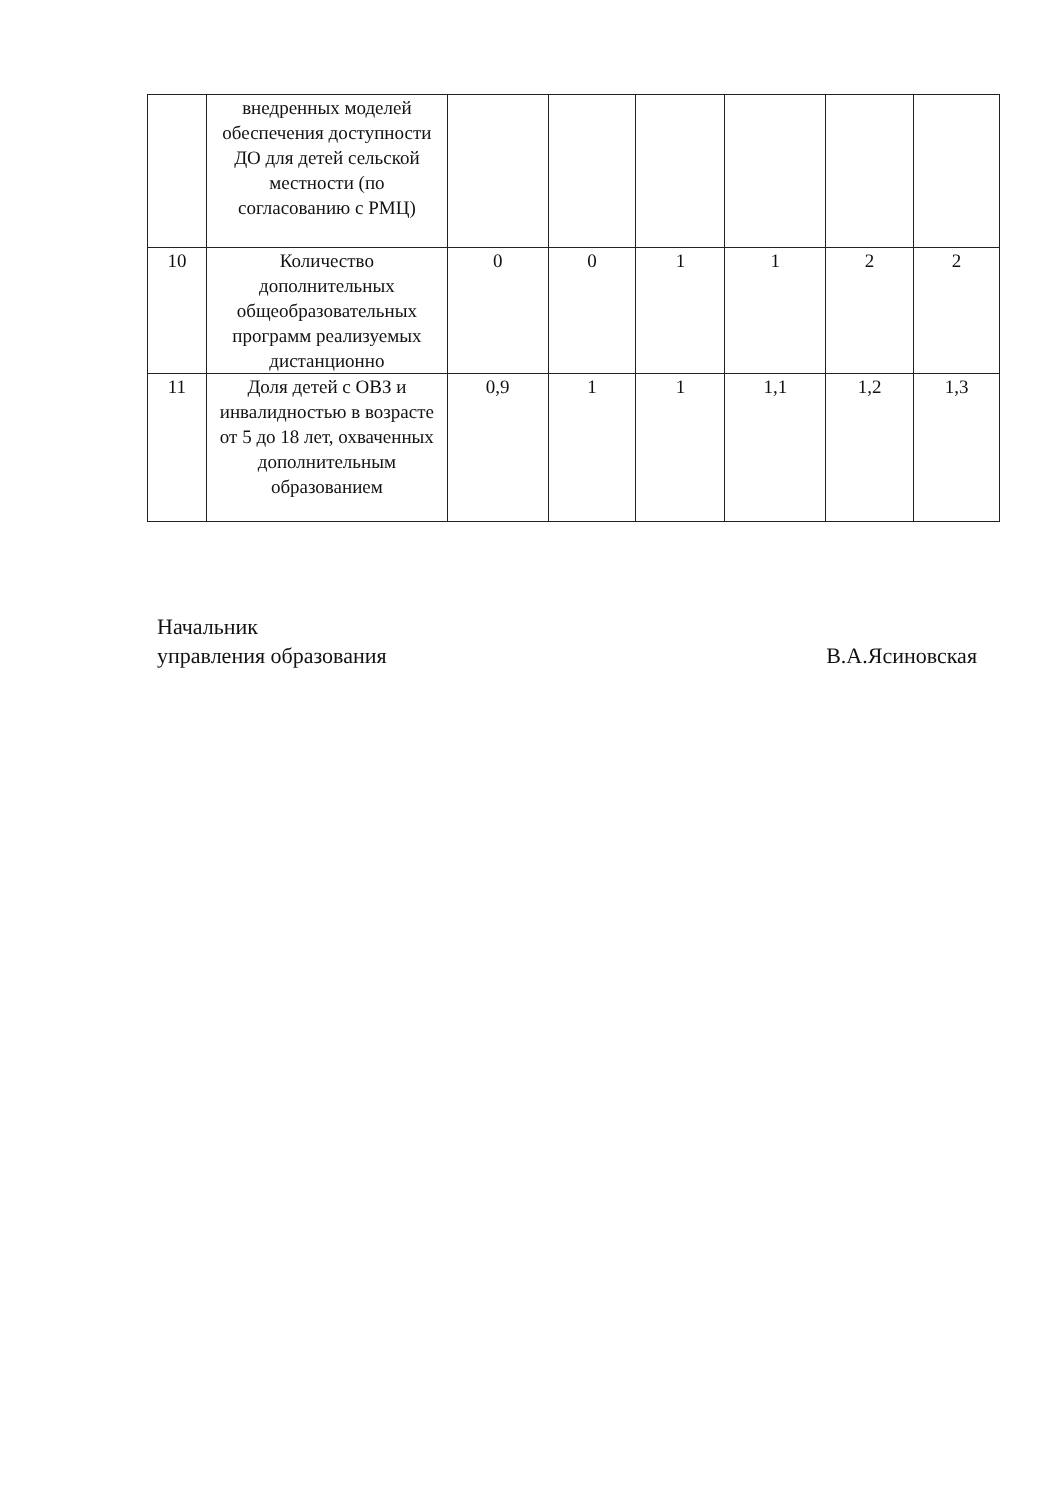| | внедренных моделей обеспечения доступности ДО для детей сельской местности (по согласованию с РМЦ) | | | | | | |
| 10 | Количество дополнительных общеобразовательных программ реализуемых дистанционно | 0 | 0 | 1 | 1 | 2 | 2 |
| 11 | Доля детей с ОВЗ и инвалидностью в возрасте от 5 до 18 лет, охваченных дополнительным образованием | 0,9 | 1 | 1 | 1,1 | 1,2 | 1,3 |
Начальник
управления образования
В.А.Ясиновская